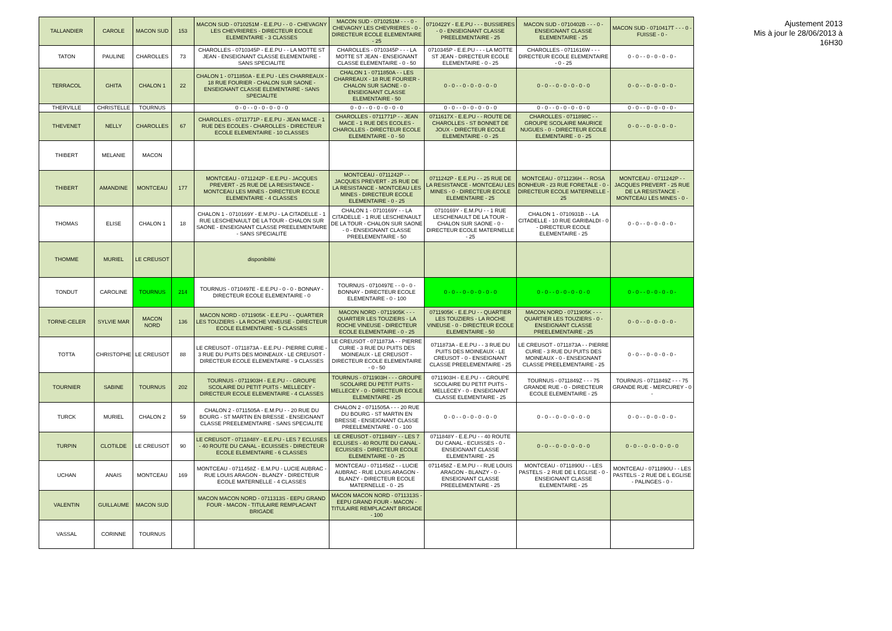| TALLANDIER | CAROLE | MACON SUD | 153 | MACON SUD - 0710251M - E.E.PU - - 0 - CHEVAGNY LES CHEVRIERES - DIRECTEUR ECOLE ELEMENTAIRE - 3 CLASSES | MACON SUD - 0710251M - - - 0 - CHEVAGNY LES CHEVRIERES - 0 - DIRECTEUR ECOLE ELEMENTAIRE - 25 | 0710422Y - E.E.PU - - - BUSSIERES - 0 - ENSEIGNANT CLASSE PREELEMENTAIRE - 25 | MACON SUD - 0710402B - - - 0 - ENSEIGNANT CLASSE ELEMENTAIRE - 25 | MACON SUD - 0710417T - - - 0 - FUISSE - 0 - |
| TATON | PAULINE | CHAROLLES | 73 | CHAROLLES - 0710345P - E.E.PU - - LA MOTTE ST JEAN - ENSEIGNANT CLASSE ELEMENTAIRE - SANS SPECIALITE | CHAROLLES - 0710345P - - - LA MOTTE ST JEAN - ENSEIGNANT CLASSE ELEMENTAIRE - 0 - 50 | 0710345P - E.E.PU - - - LA MOTTE ST JEAN - DIRECTEUR ECOLE ELEMENTAIRE - 0 - 25 | CHAROLLES - 0711616W - - - DIRECTEUR ECOLE ELEMENTAIRE - 0 - 25 | 0 - 0 - - 0 - 0 - 0 - 0 - |
| TERRACOL | GHITA | CHALON 1 | 22 | CHALON 1 - 0711850A - E.E.PU - LES CHARREAUX - 18 RUE FOURIER - CHALON SUR SAONE - ENSEIGNANT CLASSE ELEMENTAIRE - SANS SPECIALITE | CHALON 1 - 0711850A - - LES CHARREAUX - 18 RUE FOURIER - CHALON SUR SAONE - 0 - ENSEIGNANT CLASSE ELEMENTAIRE - 50 | 0 - 0 - - 0 - 0 - 0 - 0 - 0 | 0 - 0 - - 0 - 0 - 0 - 0 - 0 | 0 - 0 - - 0 - 0 - 0 - 0 - |
| THERVILLE | CHRISTELLE | TOURNUS | | 0 - 0 - - 0 - 0 - 0 - 0 - 0 | 0 - 0 - - 0 - 0 - 0 - 0 - 0 | 0 - 0 - - 0 - 0 - 0 - 0 - 0 | 0 - 0 - - 0 - 0 - 0 - 0 - 0 | 0 - 0 - - 0 - 0 - 0 - 0 - |
| THEVENET | NELLY | CHAROLLES | 67 | CHAROLLES - 0711771P - E.E.PU - JEAN MACE - 1 RUE DES ECOLES - CHAROLLES - DIRECTEUR ECOLE ELEMENTAIRE - 10 CLASSES | CHAROLLES - 0711771P - - JEAN MACE - 1 RUE DES ECOLES - CHAROLLES - DIRECTEUR ECOLE ELEMENTAIRE - 0 - 50 | 0711617X - E.E.PU - - ROUTE DE CHAROLLES - ST BONNET DE JOUX - DIRECTEUR ECOLE ELEMENTAIRE - 0 - 25 | CHAROLLES - 0711898C - - GROUPE SCOLAIRE MAURICE NUGUES - 0 - DIRECTEUR ECOLE ELEMENTAIRE - 0 - 25 | 0 - 0 - - 0 - 0 - 0 - 0 - |
| THIBERT | MELANIE | MACON | | | | | | |
| THIBERT | AMANDINE | MONTCEAU | 177 | MONTCEAU - 0711242P - E.E.PU - JACQUES PREVERT - 25 RUE DE LA RESISTANCE - MONTCEAU LES MINES - DIRECTEUR ECOLE ELEMENTAIRE - 4 CLASSES | MONTCEAU - 0711242P - - JACQUES PREVERT - 25 RUE DE LA RESISTANCE - MONTCEAU LES MINES - DIRECTEUR ECOLE ELEMENTAIRE - 0 - 25 | 0711242P - E.E.PU - - 25 RUE DE LA RESISTANCE - MONTCEAU LES MINES - 0 - DIRECTEUR ECOLE ELEMENTAIRE - 25 | MONTCEAU - 0711236H - - ROSA BONHEUR - 23 RUE FORETALE - 0 - DIRECTEUR ECOLE MATERNELLE - 25 | MONTCEAU - 0711242P - - JACQUES PREVERT - 25 RUE DE LA RESISTANCE - MONTCEAU LES MINES - 0 - |
| THOMAS | ELISE | CHALON 1 | 18 | CHALON 1 - 0710169Y - E.M.PU - LA CITADELLE - 1 RUE LESCHENAULT DE LA TOUR - CHALON SUR SAONE - ENSEIGNANT CLASSE PREELEMENTAIRE - SANS SPECIALITE | CHALON 1 - 0710169Y - - LA CITADELLE - 1 RUE LESCHENAULT DE LA TOUR - CHALON SUR SAONE - 0 - ENSEIGNANT CLASSE PREELEMENTAIRE - 50 | 0710169Y - E.M.PU - - 1 RUE LESCHENAULT DE LA TOUR - CHALON SUR SAONE - 0 - DIRECTEUR ECOLE MATERNELLE - 25 | CHALON 1 - 0710931B - - LA CITADELLE - 10 RUE GARIBALDI - 0 - DIRECTEUR ECOLE ELEMENTAIRE - 25 | 0 - 0 - - 0 - 0 - 0 - 0 - |
| THOMME | MURIEL | LE CREUSOT | | disponibilité | | | | |
| TONDUT | CAROLINE | TOURNUS | 214 | TOURNUS - 0710497E - E.E.PU - 0 - 0 - BONNAY - DIRECTEUR ECOLE ELEMENTAIRE - 0 | TOURNUS - 0710497E - - 0 - 0 - BONNAY - DIRECTEUR ECOLE ELEMENTAIRE - 0 - 100 | 0 - 0 - - 0 - 0 - 0 - 0 - 0 | 0 - 0 - - 0 - 0 - 0 - 0 - 0 | 0 - 0 - - 0 - 0 - 0 - 0 - |
| TORNE-CELER | SYLVIE MAR | MACON NORD | 136 | MACON NORD - 0711905K - E.E.PU - - QUARTIER LES TOUZIERS - LA ROCHE VINEUSE - DIRECTEUR ECOLE ELEMENTAIRE - 5 CLASSES | MACON NORD - 0711905K - - - QUARTIER LES TOUZIERS - LA ROCHE VINEUSE - DIRECTEUR ECOLE ELEMENTAIRE - 0 - 25 | 0711905K - E.E.PU - - QUARTIER LES TOUZIERS - LA ROCHE VINEUSE - 0 - DIRECTEUR ECOLE ELEMENTAIRE - 50 | MACON NORD - 0711905K - - - QUARTIER LES TOUZIERS - 0 - ENSEIGNANT CLASSE PREELEMENTAIRE - 25 | 0 - 0 - - 0 - 0 - 0 - 0 - |
| TOTTA | CHRISTOPHE | LE CREUSOT | 88 | LE CREUSOT - 0711873A - E.E.PU - PIERRE CURIE - 3 RUE DU PUITS DES MOINEAUX - LE CREUSOT - DIRECTEUR ECOLE ELEMENTAIRE - 9 CLASSES | LE CREUSOT - 0711873A - - PIERRE CURIE - 3 RUE DU PUITS DES MOINEAUX - LE CREUSOT - DIRECTEUR ECOLE ELEMENTAIRE - 0 - 50 | 0711873A - E.E.PU - - 3 RUE DU PUITS DES MOINEAUX - LE CREUSOT - 0 - ENSEIGNANT CLASSE PREELEMENTAIRE - 25 | LE CREUSOT - 0711873A - - PIERRE CURIE - 3 RUE DU PUITS DES MOINEAUX - 0 - ENSEIGNANT CLASSE PREELEMENTAIRE - 25 | 0 - 0 - - 0 - 0 - 0 - 0 - |
| TOURNIER | SABINE | TOURNUS | 202 | TOURNUS - 0711903H - E.E.PU - - GROUPE SCOLAIRE DU PETIT PUITS - MELLECEY - DIRECTEUR ECOLE ELEMENTAIRE - 4 CLASSES | TOURNUS - 0711903H - - - GROUPE SCOLAIRE DU PETIT PUITS - MELLECEY - 0 - DIRECTEUR ECOLE ELEMENTAIRE - 25 | 0711903H - E.E.PU - - GROUPE SCOLAIRE DU PETIT PUITS - MELLECEY - 0 - ENSEIGNANT CLASSE ELEMENTAIRE - 25 | TOURNUS - 0711849Z - - - 75 GRANDE RUE - 0 - DIRECTEUR ECOLE ELEMENTAIRE - 25 | TOURNUS - 0711849Z - - - 75 GRANDE RUE - MERCUREY - 0 - |
| TURCK | MURIEL | CHALON 2 | 59 | CHALON 2 - 0711505A - E.M.PU - - 20 RUE DU BOURG - ST MARTIN EN BRESSE - ENSEIGNANT CLASSE PREELEMENTAIRE - SANS SPECIALITE | CHALON 2 - 0711505A - - - 20 RUE DU BOURG - ST MARTIN EN BRESSE - ENSEIGNANT CLASSE PREELEMENTAIRE - 0 - 100 | 0 - 0 - - 0 - 0 - 0 - 0 - 0 | 0 - 0 - - 0 - 0 - 0 - 0 - 0 | 0 - 0 - - 0 - 0 - 0 - 0 - |
| TURPIN | CLOTILDE | LE CREUSOT | 90 | LE CREUSOT - 0711848Y - E.E.PU - LES 7 ECLUSES - 40 ROUTE DU CANAL - ECUISSES - DIRECTEUR ECOLE ELEMENTAIRE - 6 CLASSES | LE CREUSOT - 0711848Y - - LES 7 ECLUSES - 40 ROUTE DU CANAL - ECUISSES - DIRECTEUR ECOLE ELEMENTAIRE - 0 - 25 | 0711848Y - E.E.PU - - 40 ROUTE DU CANAL - ECUISSES - 0 - ENSEIGNANT CLASSE ELEMENTAIRE - 25 | 0 - 0 - - 0 - 0 - 0 - 0 - 0 | 0 - 0 - - 0 - 0 - 0 - 0 - 0 |
| UCHAN | ANAIS | MONTCEAU | 169 | MONTCEAU - 0711458Z - E.M.PU - LUCIE AUBRAC - RUE LOUIS ARAGON - BLANZY - DIRECTEUR ECOLE MATERNELLE - 4 CLASSES | MONTCEAU - 0711458Z - - LUCIE AUBRAC - RUE LOUIS ARAGON - BLANZY - DIRECTEUR ECOLE MATERNELLE - 0 - 25 | 0711458Z - E.M.PU - - RUE LOUIS ARAGON - BLANZY - 0 - ENSEIGNANT CLASSE PREELEMENTAIRE - 25 | MONTCEAU - 0711890U - - LES PASTELS - 2 RUE DE L EGLISE - 0 - ENSEIGNANT CLASSE ELEMENTAIRE - 25 | MONTCEAU - 0711890U - - LES PASTELS - 2 RUE DE L EGLISE - PALINGES - 0 - |
| VALENTIN | GUILLAUME | MACON SUD | | MACON MACON NORD - 0711313S - EEPU GRAND FOUR - MACON - TITULAIRE REMPLACANT BRIGADE | MACON MACON NORD - 0711313S - EEPU GRAND FOUR - MACON - TITULAIRE REMPLACANT BRIGADE - 100 | | | |
| VASSAL | CORINNE | TOURNUS | | | | | | |
Ajustement 2013
Mis à jour le 28/06/2013 à 16H30